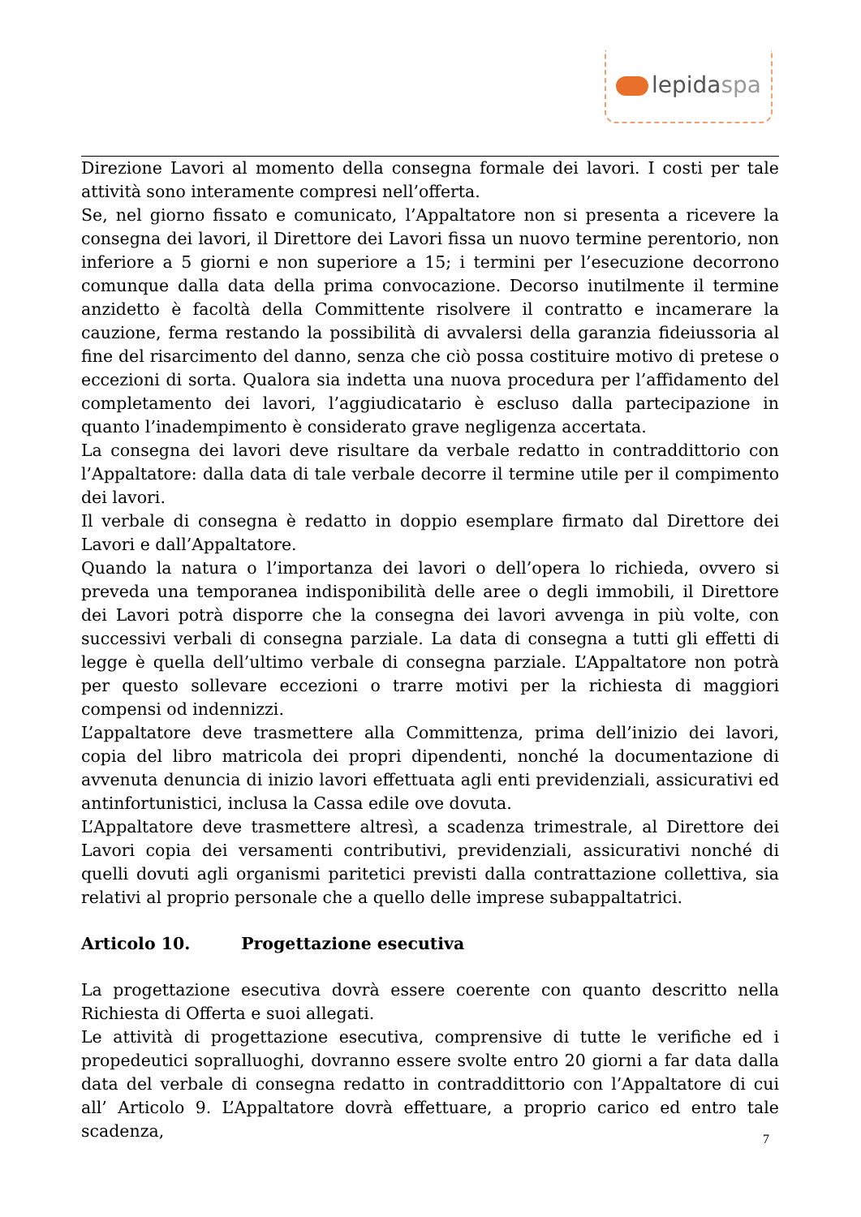lepidaspa
Direzione Lavori al momento della consegna formale dei lavori. I costi per tale attività sono interamente compresi nell’offerta.
Se, nel giorno fissato e comunicato, l’Appaltatore non si presenta a ricevere la consegna dei lavori, il Direttore dei Lavori fissa un nuovo termine perentorio, non inferiore a 5 giorni e non superiore a 15; i termini per l’esecuzione decorrono comunque dalla data della prima convocazione. Decorso inutilmente il termine anzidetto è facoltà della Committente risolvere il contratto e incamerare la cauzione, ferma restando la possibilità di avvalersi della garanzia fideiussoria al fine del risarcimento del danno, senza che ciò possa costituire motivo di pretese o eccezioni di sorta. Qualora sia indetta una nuova procedura per l’affidamento del completamento dei lavori, l’aggiudicatario è escluso dalla partecipazione in quanto l’inadempimento è considerato grave negligenza accertata.
La consegna dei lavori deve risultare da verbale redatto in contraddittorio con l’Appaltatore: dalla data di tale verbale decorre il termine utile per il compimento dei lavori.
Il verbale di consegna è redatto in doppio esemplare firmato dal Direttore dei Lavori e dall’Appaltatore.
Quando la natura o l’importanza dei lavori o dell’opera lo richieda, ovvero si preveda una temporanea indisponibilità delle aree o degli immobili, il Direttore dei Lavori potrà disporre che la consegna dei lavori avvenga in più volte, con successivi verbali di consegna parziale. La data di consegna a tutti gli effetti di legge è quella dell’ultimo verbale di consegna parziale. L’Appaltatore non potrà per questo sollevare eccezioni o trarre motivi per la richiesta di maggiori compensi od indennizzi.
L’appaltatore deve trasmettere alla Committenza, prima dell’inizio dei lavori, copia del libro matricola dei propri dipendenti, nonché la documentazione di avvenuta denuncia di inizio lavori effettuata agli enti previdenziali, assicurativi ed antinfortunistici, inclusa la Cassa edile ove dovuta.
L’Appaltatore deve trasmettere altresì, a scadenza trimestrale, al Direttore dei Lavori copia dei versamenti contributivi, previdenziali, assicurativi nonché di quelli dovuti agli organismi paritetici previsti dalla contrattazione collettiva, sia relativi al proprio personale che a quello delle imprese subappaltatrici.
Articolo 10. Progettazione esecutiva
La progettazione esecutiva dovrà essere coerente con quanto descritto nella Richiesta di Offerta e suoi allegati.
Le attività di progettazione esecutiva, comprensive di tutte le verifiche ed i propedeutici sopralluoghi, dovranno essere svolte entro 20 giorni a far data dalla data del verbale di consegna redatto in contraddittorio con l’Appaltatore di cui all’ Articolo 9. L’Appaltatore dovrà effettuare, a proprio carico ed entro tale scadenza,
7